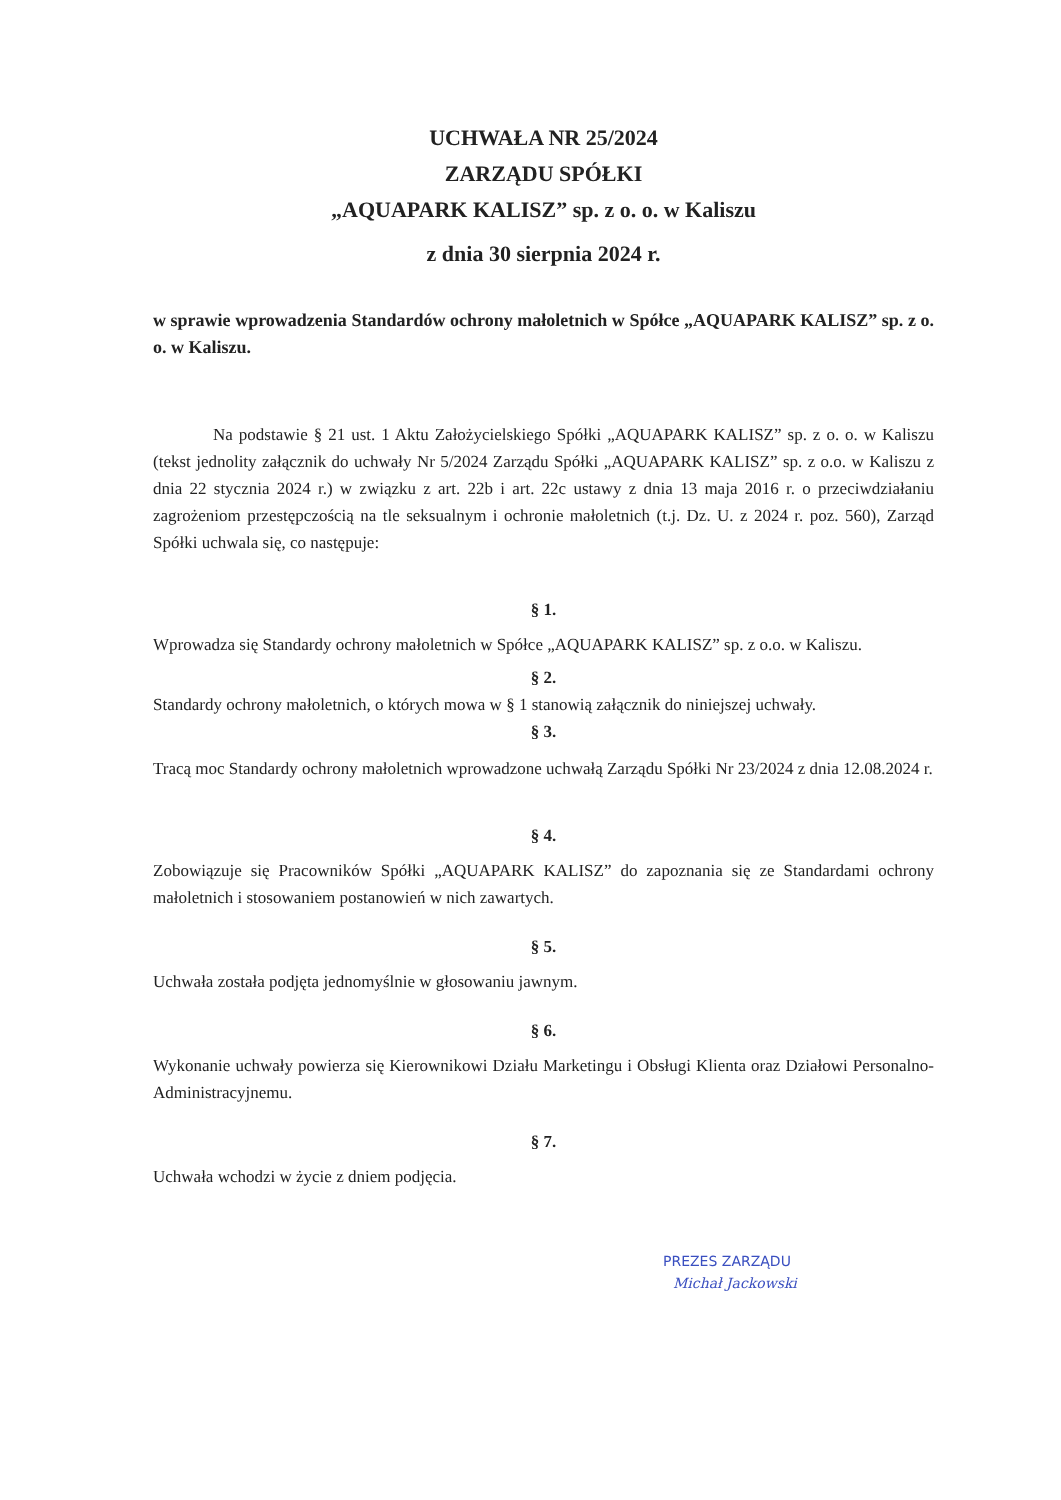UCHWAŁA NR 25/2024
ZARZĄDU SPÓŁKI
„AQUAPARK KALISZ” sp. z o. o. w Kaliszu
z dnia 30 sierpnia 2024 r.
w sprawie wprowadzenia Standardów ochrony małoletnich w Spółce „AQUAPARK KALISZ” sp. z o. o. w Kaliszu.
Na podstawie § 21 ust. 1 Aktu Założycielskiego Spółki „AQUAPARK KALISZ” sp. z o. o. w Kaliszu (tekst jednolity załącznik do uchwały Nr 5/2024 Zarządu Spółki „AQUAPARK KALISZ” sp. z o.o. w Kaliszu z dnia 22 stycznia 2024 r.) w związku z art. 22b i art. 22c ustawy z dnia 13 maja 2016 r. o przeciwdziałaniu zagrożeniom przestępczością na tle seksualnym i ochronie małoletnich (t.j. Dz. U. z 2024 r. poz. 560), Zarząd Spółki uchwala się, co następuje:
§ 1.
Wprowadza się Standardy ochrony małoletnich w Spółce „AQUAPARK KALISZ” sp. z o.o. w Kaliszu.
§ 2.
Standardy ochrony małoletnich, o których mowa w § 1 stanowią załącznik do niniejszej uchwały.
§ 3.
Tracą moc Standardy ochrony małoletnich wprowadzone uchwałą Zarządu Spółki Nr 23/2024 z dnia 12.08.2024 r.
§ 4.
Zobowiązuje się Pracowników Spółki „AQUAPARK KALISZ” do zapoznania się ze Standardami ochrony małoletnich i stosowaniem postanowień w nich zawartych.
§ 5.
Uchwała została podjęta jednomyślnie w głosowaniu jawnym.
§ 6.
Wykonanie uchwały powierza się Kierownikowi Działu Marketingu i Obsługi Klienta oraz Działowi Personalno-Administracyjnemu.
§ 7.
Uchwała wchodzi w życie z dniem podjęcia.
PREZES ZARZĄDU
Michał Jackowski